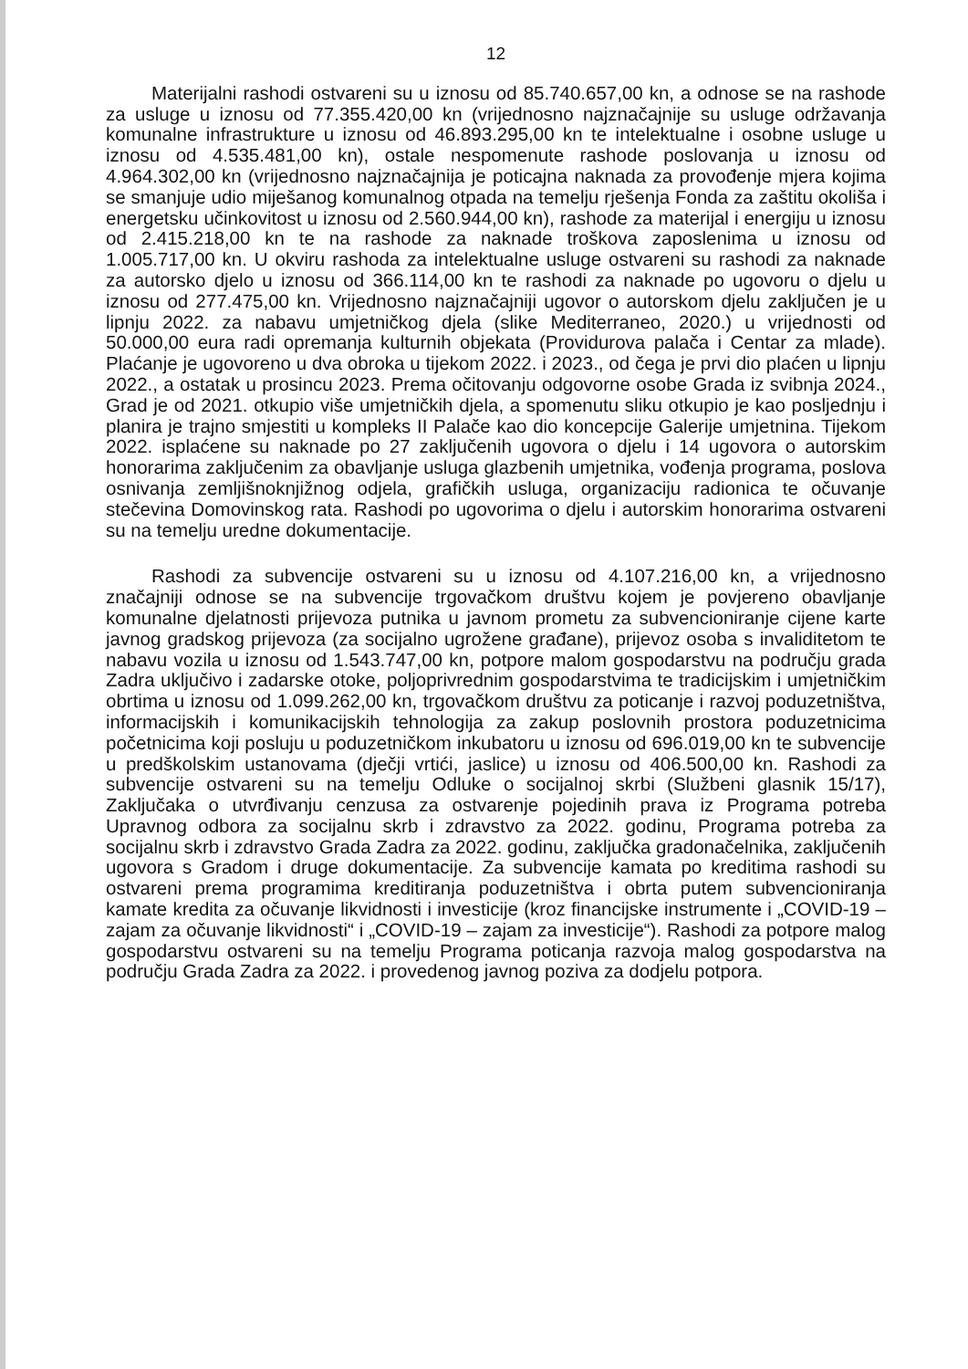12
Materijalni rashodi ostvareni su u iznosu od 85.740.657,00 kn, a odnose se na rashode za usluge u iznosu od 77.355.420,00 kn (vrijednosno najznačajnije su usluge održavanja komunalne infrastrukture u iznosu od 46.893.295,00 kn te intelektualne i osobne usluge u iznosu od 4.535.481,00 kn), ostale nespomenute rashode poslovanja u iznosu od 4.964.302,00 kn (vrijednosno najznačajnija je poticajna naknada za provođenje mjera kojima se smanjuje udio miješanog komunalnog otpada na temelju rješenja Fonda za zaštitu okoliša i energetsku učinkovitost u iznosu od 2.560.944,00 kn), rashode za materijal i energiju u iznosu od 2.415.218,00 kn te na rashode za naknade troškova zaposlenima u iznosu od 1.005.717,00 kn. U okviru rashoda za intelektualne usluge ostvareni su rashodi za naknade za autorsko djelo u iznosu od 366.114,00 kn te rashodi za naknade po ugovoru o djelu u iznosu od 277.475,00 kn. Vrijednosno najznačajniji ugovor o autorskom djelu zaključen je u lipnju 2022. za nabavu umjetničkog djela (slike Mediterraneo, 2020.) u vrijednosti od 50.000,00 eura radi opremanja kulturnih objekata (Providurova palača i Centar za mlade). Plaćanje je ugovoreno u dva obroka u tijekom 2022. i 2023., od čega je prvi dio plaćen u lipnju 2022., a ostatak u prosincu 2023. Prema očitovanju odgovorne osobe Grada iz svibnja 2024., Grad je od 2021. otkupio više umjetničkih djela, a spomenutu sliku otkupio je kao posljednju i planira je trajno smjestiti u kompleks II Palače kao dio koncepcije Galerije umjetnina. Tijekom 2022. isplaćene su naknade po 27 zaključenih ugovora o djelu i 14 ugovora o autorskim honorarima zaključenim za obavljanje usluga glazbenih umjetnika, vođenja programa, poslova osnivanja zemljišnoknjižnog odjela, grafičkih usluga, organizaciju radionica te očuvanje stečevina Domovinskog rata. Rashodi po ugovorima o djelu i autorskim honorarima ostvareni su na temelju uredne dokumentacije.
Rashodi za subvencije ostvareni su u iznosu od 4.107.216,00 kn, a vrijednosno značajniji odnose se na subvencije trgovačkom društvu kojem je povjereno obavljanje komunalne djelatnosti prijevoza putnika u javnom prometu za subvencioniranje cijene karte javnog gradskog prijevoza (za socijalno ugrožene građane), prijevoz osoba s invaliditetom te nabavu vozila u iznosu od 1.543.747,00 kn, potpore malom gospodarstvu na području grada Zadra uključivo i zadarske otoke, poljoprivrednim gospodarstvima te tradicijskim i umjetničkim obrtima u iznosu od 1.099.262,00 kn, trgovačkom društvu za poticanje i razvoj poduzetništva, informacijskih i komunikacijskih tehnologija za zakup poslovnih prostora poduzetnicima početnicima koji posluju u poduzetničkom inkubatoru u iznosu od 696.019,00 kn te subvencije u predškolskim ustanovama (dječji vrtići, jaslice) u iznosu od 406.500,00 kn. Rashodi za subvencije ostvareni su na temelju Odluke o socijalnoj skrbi (Službeni glasnik 15/17), Zaključaka o utvrđivanju cenzusa za ostvarenje pojedinih prava iz Programa potreba Upravnog odbora za socijalnu skrb i zdravstvo za 2022. godinu, Programa potreba za socijalnu skrb i zdravstvo Grada Zadra za 2022. godinu, zaključka gradonačelnika, zaključenih ugovora s Gradom i druge dokumentacije. Za subvencije kamata po kreditima rashodi su ostvareni prema programima kreditiranja poduzetništva i obrta putem subvencioniranja kamate kredita za očuvanje likvidnosti i investicije (kroz financijske instrumente i „COVID-19 – zajam za očuvanje likvidnosti“ i „COVID-19 – zajam za investicije“). Rashodi za potpore malog gospodarstvu ostvareni su na temelju Programa poticanja razvoja malog gospodarstva na području Grada Zadra za 2022. i provedenog javnog poziva za dodjelu potpora.